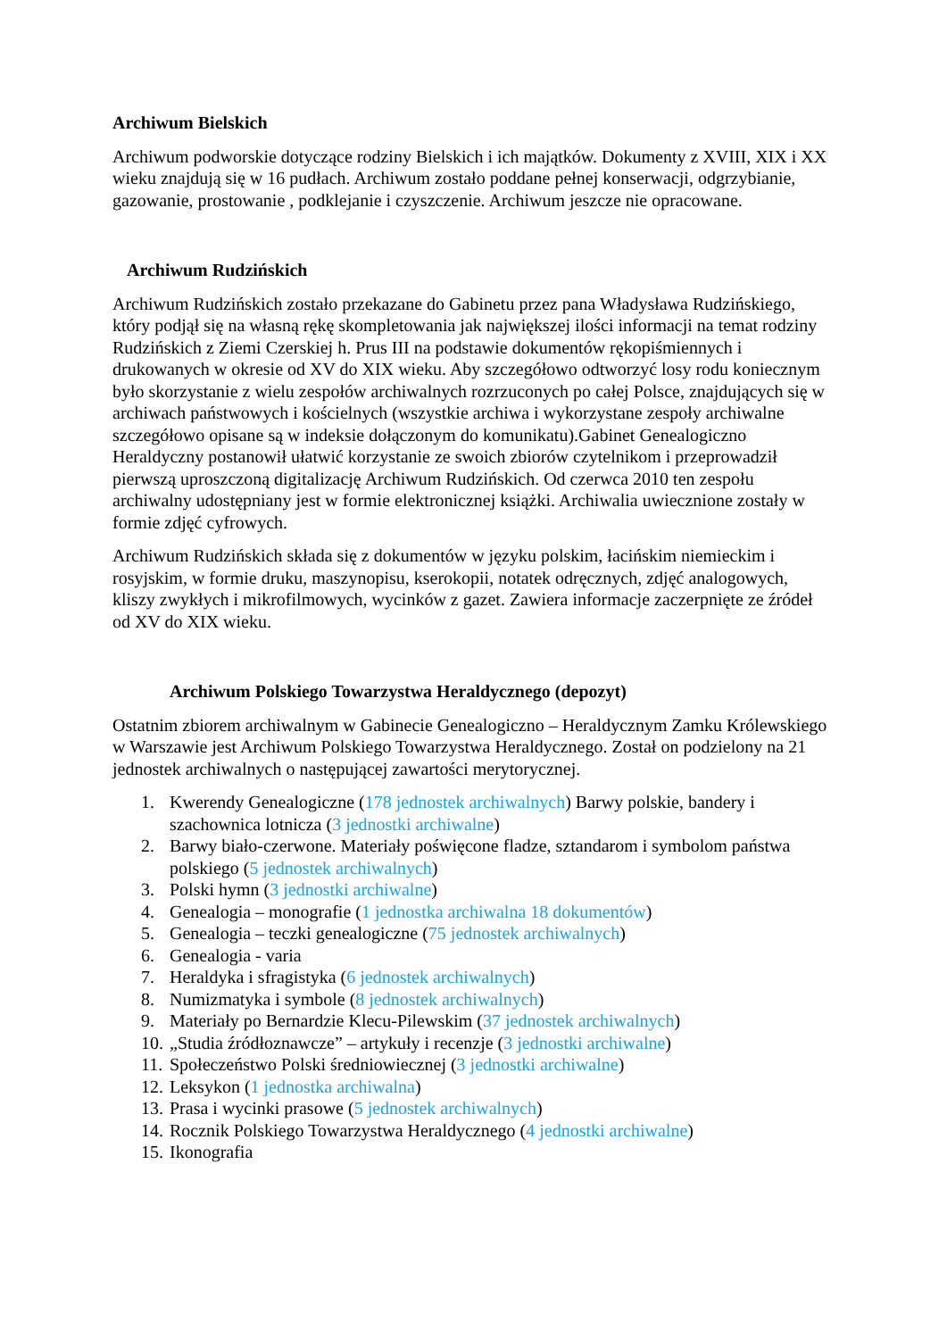Archiwum Bielskich
Archiwum podworskie dotyczące rodziny Bielskich i ich majątków. Dokumenty z XVIII, XIX i XX wieku znajdują się w 16 pudłach. Archiwum zostało poddane pełnej konserwacji, odgrzybianie, gazowanie, prostowanie , podklejanie i czyszczenie. Archiwum jeszcze nie opracowane.
Archiwum Rudzińskich
Archiwum Rudzińskich zostało przekazane do Gabinetu przez pana Władysława Rudzińskiego, który podjął się na własną rękę skompletowania jak największej ilości informacji na temat rodziny Rudzińskich z Ziemi Czerskiej h. Prus III na podstawie dokumentów rękopiśmiennych i drukowanych w okresie od XV do XIX wieku. Aby szczegółowo odtworzyć losy rodu koniecznym było skorzystanie z wielu zespołów archiwalnych rozrzuconych po całej Polsce, znajdujących się w archiwach państwowych i kościelnych (wszystkie archiwa i wykorzystane zespoły archiwalne szczegółowo opisane są w indeksie dołączonym do komunikatu).Gabinet Genealogiczno Heraldyczny postanowił ułatwić korzystanie ze swoich zbiorów czytelnikom i przeprowadził pierwszą uproszczoną digitalizację Archiwum Rudzińskich. Od czerwca 2010 ten zespołu archiwalny udostępniany jest w formie elektronicznej książki. Archiwalia uwiecznione zostały w formie zdjęć cyfrowych.
Archiwum Rudzińskich składa się z dokumentów w języku polskim, łacińskim niemieckim i rosyjskim, w formie druku, maszynopisu, kserokopii, notatek odręcznych, zdjęć analogowych, kliszy zwykłych i mikrofilmowych, wycinków z gazet. Zawiera informacje zaczerpnięte ze źródeł od XV do XIX wieku.
Archiwum Polskiego Towarzystwa Heraldycznego (depozyt)
Ostatnim zbiorem archiwalnym w Gabinecie Genealogiczno – Heraldycznym Zamku Królewskiego w Warszawie jest Archiwum Polskiego Towarzystwa Heraldycznego. Został on podzielony na 21 jednostek archiwalnych o następującej zawartości merytorycznej.
1. Kwerendy Genealogiczne (178 jednostek archiwalnych) Barwy polskie, bandery i szachownica lotnicza (3 jednostki archiwalne)
2. Barwy biało-czerwone. Materiały poświęcone fladze, sztandarom i symbolom państwa polskiego (5 jednostek archiwalnych)
3. Polski hymn (3 jednostki archiwalne)
4. Genealogia – monografie (1 jednostka archiwalna 18 dokumentów)
5. Genealogia – teczki genealogiczne (75 jednostek archiwalnych)
6. Genealogia - varia
7. Heraldyka i sfragistyka (6 jednostek archiwalnych)
8. Numizmatyka i symbole (8 jednostek archiwalnych)
9. Materiały po Bernardzie Klecu-Pilewskim (37 jednostek archiwalnych)
10. „Studia źródłoznawcze” – artykuły i recenzje (3 jednostki archiwalne)
11. Społeczeństwo Polski średniowiecznej (3 jednostki archiwalne)
12. Leksykon (1 jednostka archiwalna)
13. Prasa i wycinki prasowe (5 jednostek archiwalnych)
14. Rocznik Polskiego Towarzystwa Heraldycznego (4 jednostki archiwalne)
15. Ikonografia